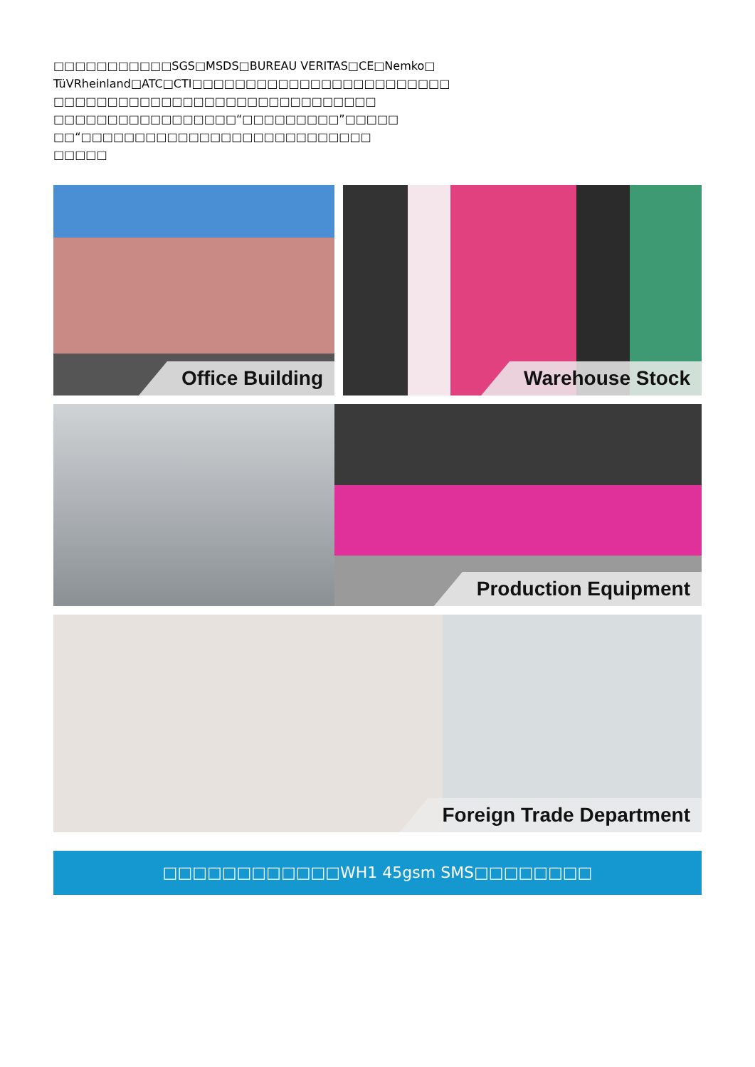□□□□□□□□□□□SGS□MSDS□BUREAU VERITAS□CE□Nemko□
TüVRheinland□ATC□CTI□□□□□□□□□□□□□□□□□□□□□□□□
□□□□□□□□□□□□□□□□□□□□□□□□□□□□□□
□□□□□□□□□□□□□□□□□“□□□□□□□□□”□□□□□
□□“□□□□□□□□□□□□□□□□□□□□□□□□□□□
□□□□□
Office Building
Warehouse Stock
Production Equipment
Foreign Trade Department
□□□□□□□□□□□□WH1 45gsm SMS□□□□□□□□